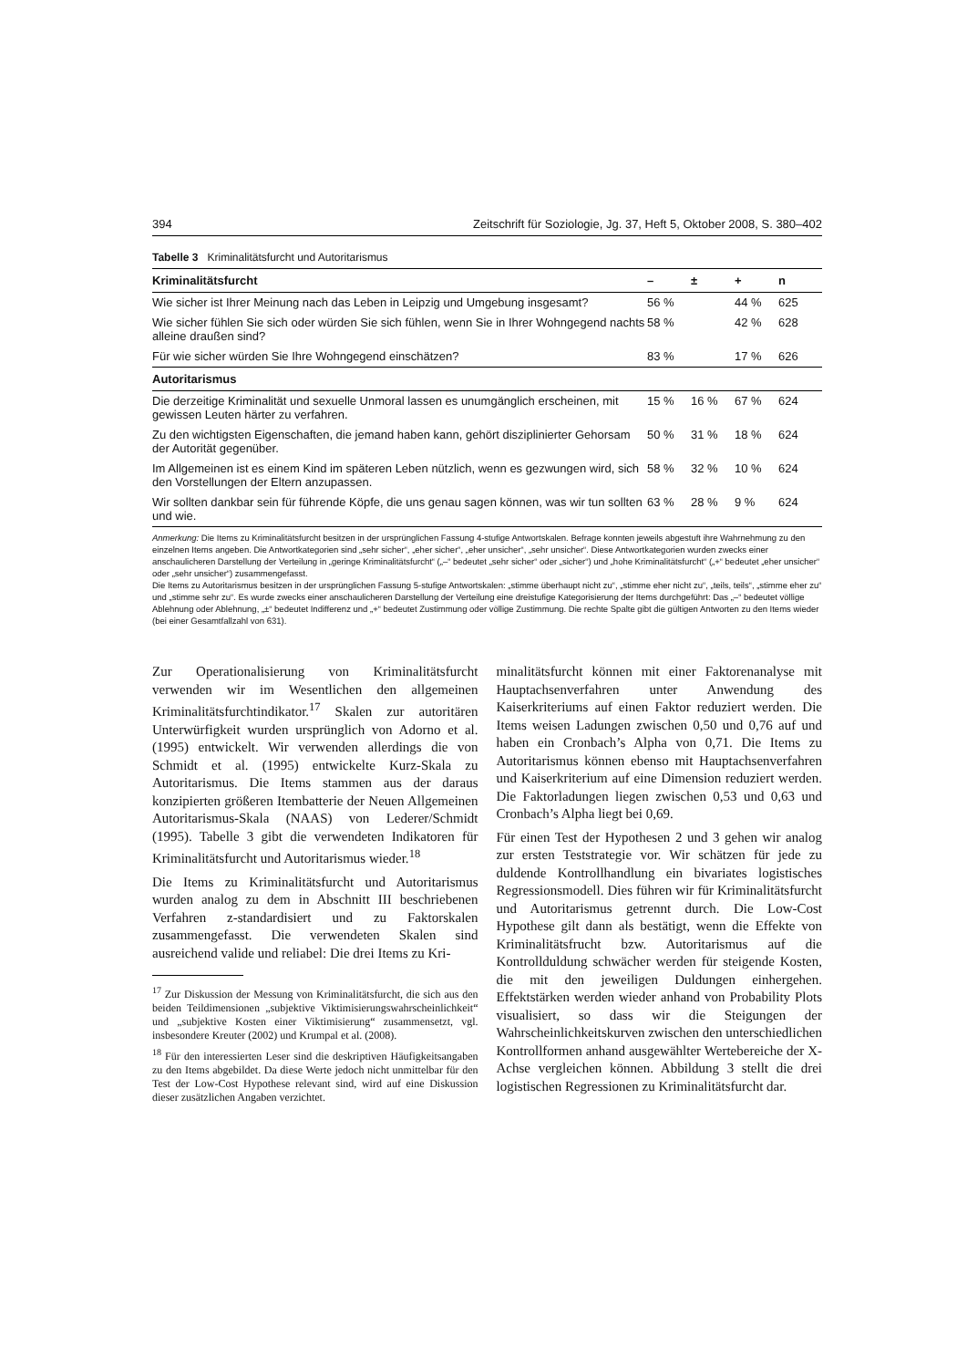394 Zeitschrift für Soziologie, Jg. 37, Heft 5, Oktober 2008, S. 380–402
Tabelle 3 Kriminalitätsfurcht und Autoritarismus
| Kriminalitätsfurcht | – | ± | + | n |
| --- | --- | --- | --- | --- |
| Wie sicher ist Ihrer Meinung nach das Leben in Leipzig und Umgebung insgesamt? | 56 % | | 44 % | 625 |
| Wie sicher fühlen Sie sich oder würden Sie sich fühlen, wenn Sie in Ihrer Wohngegend nachts alleine draußen sind? | 58 % | | 42 % | 628 |
| Für wie sicher würden Sie Ihre Wohngegend einschätzen? | 83 % | | 17 % | 626 |
| Autoritarismus | | | | |
| Die derzeitige Kriminalität und sexuelle Unmoral lassen es unumgänglich erscheinen, mit gewissen Leuten härter zu verfahren. | 15 % | 16 % | 67 % | 624 |
| Zu den wichtigsten Eigenschaften, die jemand haben kann, gehört disziplinierter Gehorsam der Autorität gegenüber. | 50 % | 31 % | 18 % | 624 |
| Im Allgemeinen ist es einem Kind im späteren Leben nützlich, wenn es gezwungen wird, sich den Vorstellungen der Eltern anzupassen. | 58 % | 32 % | 10 % | 624 |
| Wir sollten dankbar sein für führende Köpfe, die uns genau sagen können, was wir tun sollten und wie. | 63 % | 28 % | 9 % | 624 |
Anmerkung: Die Items zu Kriminalitätsfurcht besitzen in der ursprünglichen Fassung 4-stufige Antwortskalen. Befrage konnten jeweils abgestuft ihre Wahrnehmung zu den einzelnen Items angeben. Die Antwortkategorien sind „sehr sicher“, „eher sicher“, „eher unsicher“, „sehr unsicher“. Diese Antwortkategorien wurden zwecks einer anschaulicheren Darstellung der Verteilung in „geringe Kriminalitätsfurcht“ („–“ bedeutet „sehr sicher“ oder „sicher“) und „hohe Kriminalitätsfurcht“ („+“ bedeutet „eher unsicher“ oder „sehr unsicher“) zusammengefasst.
Die Items zu Autoritarismus besitzen in der ursprünglichen Fassung 5-stufige Antwortskalen: „stimme überhaupt nicht zu“, „stimme eher nicht zu“, „teils, teils“, „stimme eher zu“ und „stimme sehr zu“. Es wurde zwecks einer anschaulicheren Darstellung der Verteilung eine dreistufige Kategorisierung der Items durchgeführt: Das „–“ bedeutet völlige Ablehnung oder Ablehnung, „±“ bedeutet Indifferenz und „+“ bedeutet Zustimmung oder völlige Zustimmung. Die rechte Spalte gibt die gültigen Antworten zu den Items wieder (bei einer Gesamtfallzahl von 631).
Zur Operationalisierung von Kriminalitätsfurcht verwenden wir im Wesentlichen den allgemeinen Kriminalitätsfurchtindikator.<sup>17</sup> Skalen zur autoritären Unterwürfigkeit wurden ursprünglich von Adorno et al. (1995) entwickelt. Wir verwenden allerdings die von Schmidt et al. (1995) entwickelte Kurz-Skala zu Autoritarismus. Die Items stammen aus der daraus konzipierten größeren Itembatterie der Neuen Allgemeinen Autoritarismus-Skala (NAAS) von Lederer/Schmidt (1995). Tabelle 3 gibt die verwendeten Indikatoren für Kriminalitätsfurcht und Autoritarismus wieder.<sup>18</sup>
Die Items zu Kriminalitätsfurcht und Autoritarismus wurden analog zu dem in Abschnitt III beschriebenen Verfahren z-standardisiert und zu Faktorskalen zusammengefasst. Die verwendeten Skalen sind ausreichend valide und reliabel: Die drei Items zu Kri-
<sup>17</sup> Zur Diskussion der Messung von Kriminalitätsfurcht, die sich aus den beiden Teildimensionen „subjektive Viktimisierungswahrscheinlichkeit“ und „subjektive Kosten einer Viktimisierung“ zusammensetzt, vgl. insbesondere Kreuter (2002) und Krumpal et al. (2008).
<sup>18</sup> Für den interessierten Leser sind die deskriptiven Häufigkeitsangaben zu den Items abgebildet. Da diese Werte jedoch nicht unmittelbar für den Test der Low-Cost Hypothese relevant sind, wird auf eine Diskussion dieser zusätzlichen Angaben verzichtet.
minalitätsfurcht können mit einer Faktorenanalyse mit Hauptachsenverfahren unter Anwendung des Kaiserkriteriums auf einen Faktor reduziert werden. Die Items weisen Ladungen zwischen 0,50 und 0,76 auf und haben ein Cronbach’s Alpha von 0,71. Die Items zu Autoritarismus können ebenso mit Hauptachsenverfahren und Kaiserkriterium auf eine Dimension reduziert werden. Die Faktorladungen liegen zwischen 0,53 und 0,63 und Cronbach’s Alpha liegt bei 0,69.
Für einen Test der Hypothesen 2 und 3 gehen wir analog zur ersten Teststrategie vor. Wir schätzen für jede zu duldende Kontrollhandlung ein bivariates logistisches Regressionsmodell. Dies führen wir für Kriminalitätsfurcht und Autoritarismus getrennt durch. Die Low-Cost Hypothese gilt dann als bestätigt, wenn die Effekte von Kriminalitätsfrucht bzw. Autoritarismus auf die Kontrollduldung schwächer werden für steigende Kosten, die mit den jeweiligen Duldungen einhergehen. Effektstärken werden wieder anhand von Probability Plots visualisiert, so dass wir die Steigungen der Wahrscheinlichkeitskurven zwischen den unterschiedlichen Kontrollformen anhand ausgewählter Wertebereiche der X-Achse vergleichen können. Abbildung 3 stellt die drei logistischen Regressionen zu Kriminalitätsfurcht dar.